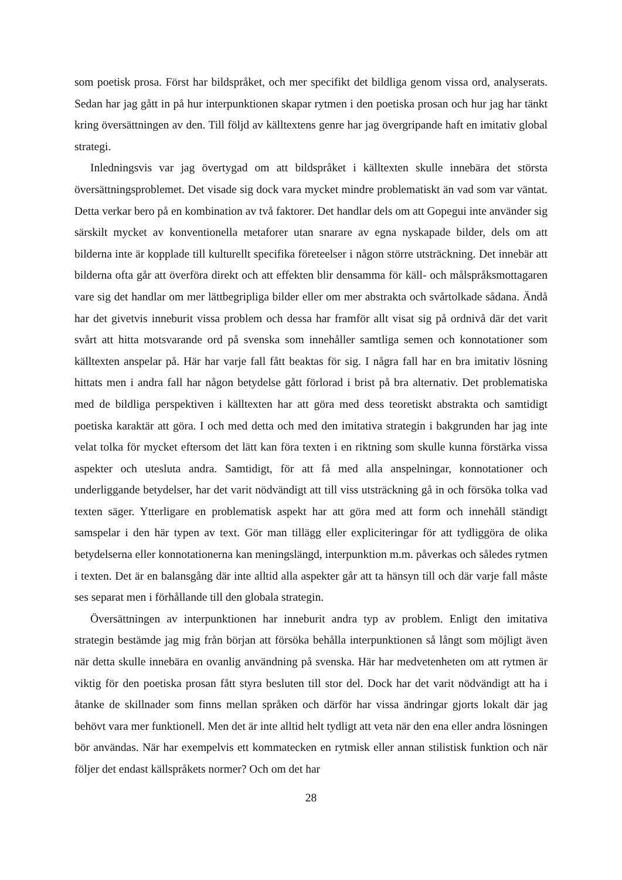som poetisk prosa. Först har bildspråket, och mer specifikt det bildliga genom vissa ord, analyserats. Sedan har jag gått in på hur interpunktionen skapar rytmen i den poetiska prosan och hur jag har tänkt kring översättningen av den. Till följd av källtextens genre har jag övergripande haft en imitativ global strategi.
Inledningsvis var jag övertygad om att bildspråket i källtexten skulle innebära det största översättningsproblemet. Det visade sig dock vara mycket mindre problematiskt än vad som var väntat. Detta verkar bero på en kombination av två faktorer. Det handlar dels om att Gopegui inte använder sig särskilt mycket av konventionella metaforer utan snarare av egna nyskapade bilder, dels om att bilderna inte är kopplade till kulturellt specifika företeelser i någon större utsträckning. Det innebär att bilderna ofta går att överföra direkt och att effekten blir densamma för käll- och målspråksmottagaren vare sig det handlar om mer lättbegripliga bilder eller om mer abstrakta och svårtolkade sådana. Ändå har det givetvis inneburit vissa problem och dessa har framför allt visat sig på ordnivå där det varit svårt att hitta motsvarande ord på svenska som innehåller samtliga semen och konnotationer som källtexten anspelar på. Här har varje fall fått beaktas för sig. I några fall har en bra imitativ lösning hittats men i andra fall har någon betydelse gått förlorad i brist på bra alternativ. Det problematiska med de bildliga perspektiven i källtexten har att göra med dess teoretiskt abstrakta och samtidigt poetiska karaktär att göra. I och med detta och med den imitativa strategin i bakgrunden har jag inte velat tolka för mycket eftersom det lätt kan föra texten i en riktning som skulle kunna förstärka vissa aspekter och utesluta andra. Samtidigt, för att få med alla anspelningar, konnotationer och underliggande betydelser, har det varit nödvändigt att till viss utsträckning gå in och försöka tolka vad texten säger. Ytterligare en problematisk aspekt har att göra med att form och innehåll ständigt samspelar i den här typen av text. Gör man tillägg eller expliciteringar för att tydliggöra de olika betydelserna eller konnotationerna kan meningslängd, interpunktion m.m. påverkas och således rytmen i texten. Det är en balansgång där inte alltid alla aspekter går att ta hänsyn till och där varje fall måste ses separat men i förhållande till den globala strategin.
Översättningen av interpunktionen har inneburit andra typ av problem. Enligt den imitativa strategin bestämde jag mig från början att försöka behålla interpunktionen så långt som möjligt även när detta skulle innebära en ovanlig användning på svenska. Här har medvetenheten om att rytmen är viktig för den poetiska prosan fått styra besluten till stor del. Dock har det varit nödvändigt att ha i åtanke de skillnader som finns mellan språken och därför har vissa ändringar gjorts lokalt där jag behövt vara mer funktionell. Men det är inte alltid helt tydligt att veta när den ena eller andra lösningen bör användas. När har exempelvis ett kommatecken en rytmisk eller annan stilistisk funktion och när följer det endast källspråkets normer? Och om det har
28